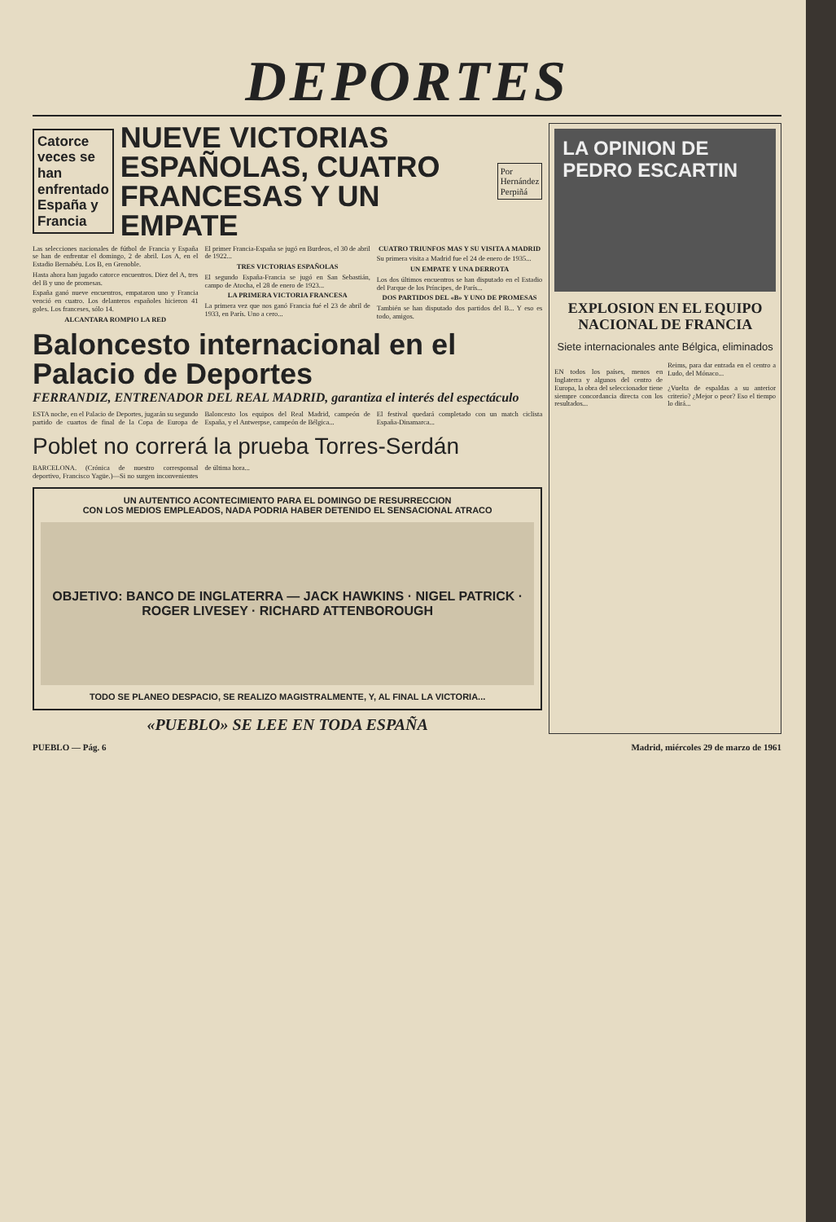DEPORTES
Catorce veces se han enfrentado España y Francia
NUEVE VICTORIAS ESPAÑOLAS, CUATRO FRANCESAS Y UN EMPATE
Por Hernández Perpiñá
Las selecciones nacionales de fútbol de Francia y España se han de enfrentar el domingo, 2 de abril. Los A, en el Estadio Bernabéu. Los B, en Grenoble.
Hasta ahora han jugado catorce encuentros. Diez del A, tres del B y uno de promesas.
España ganó nueve encuentros, empataron uno y Francia venció en cuatro. Los delanteros españoles hicieron 41 goles. Los franceses, sólo 14.
ALCANTARA ROMPIO LA RED
El primer Francia-España se jugó en Burdeos, el 30 de abril de 1922...
TRES VICTORIAS ESPAÑOLAS
El segundo España-Francia se jugó en San Sebastián, campo de Atocha, el 28 de enero de 1923...
LA PRIMERA VICTORIA FRANCESA
La primera vez que nos ganó Francia fué el 23 de abril de 1933, en París. Uno a cero...
CUATRO TRIUNFOS MAS Y SU VISITA A MADRID
Su primera visita a Madrid fue el 24 de enero de 1935...
UN EMPATE Y UNA DERROTA
Los dos últimos encuentros se han disputado en el Estadio del Parque de los Príncipes, de París...
DOS PARTIDOS DEL «B» Y UNO DE PROMESAS
También se han disputado dos partidos del B... Y eso es todo, amigos.
Baloncesto internacional en el Palacio de Deportes
FERRANDIZ, ENTRENADOR DEL REAL MADRID, garantiza el interés del espectáculo
ESTA noche, en el Palacio de Deportes, jugarán su segundo partido de cuartos de final de la Copa de Europa de Baloncesto los equipos del Real Madrid, campeón de España, y el Antwerpse, campeón de Bélgica...
El festival quedará completado con un match ciclista España-Dinamarca...
Poblet no correrá la prueba Torres-Serdán
BARCELONA. (Crónica de nuestro corresponsal deportivo, Francisco Yagüe.)—Si no surgen inconvenientes de última hora...
UN AUTENTICO ACONTECIMIENTO PARA EL DOMINGO DE RESURRECCION
CON LOS MEDIOS EMPLEADOS, NADA PODRIA HABER DETENIDO EL SENSACIONAL ATRACO
OBJETIVO: BANCO DE INGLATERRA — JACK HAWKINS · NIGEL PATRICK · ROGER LIVESEY · RICHARD ATTENBOROUGH
TODO SE PLANEO DESPACIO, SE REALIZO MAGISTRALMENTE, Y, AL FINAL LA VICTORIA...
«PUEBLO» SE LEE EN TODA ESPAÑA
LA OPINION DE PEDRO ESCARTIN
EXPLOSION EN EL EQUIPO NACIONAL DE FRANCIA
Siete internacionales ante Bélgica, eliminados
EN todos los países, menos en Inglaterra y algunos del centro de Europa, la obra del seleccionador tiene siempre concordancia directa con los resultados...
Reims, para dar entrada en el centro a Ludo, del Mónaco...
¿Vuelta de espaldas a su anterior criterio? ¿Mejor o peor? Eso el tiempo lo dirá...
PUEBLO — Pág. 6 Madrid, miércoles 29 de marzo de 1961